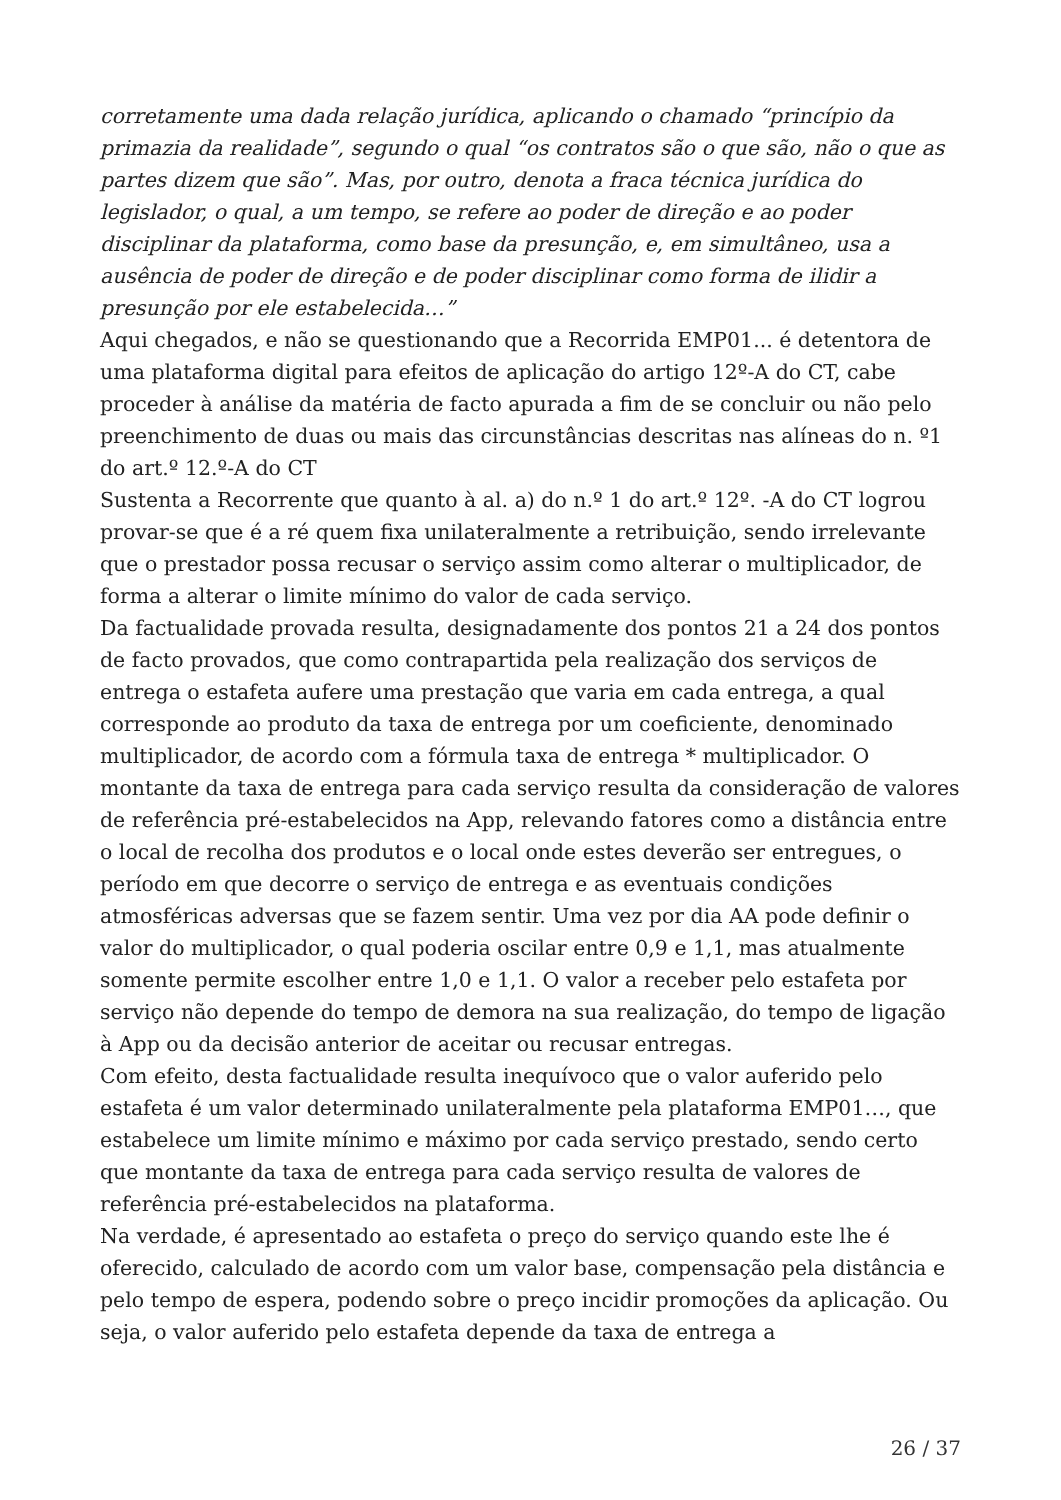corretamente uma dada relação jurídica, aplicando o chamado “princípio da primazia da realidade”, segundo o qual “os contratos são o que são, não o que as partes dizem que são”. Mas, por outro, denota a fraca técnica jurídica do legislador, o qual, a um tempo, se refere ao poder de direção e ao poder disciplinar da plataforma, como base da presunção, e, em simultâneo, usa a ausência de poder de direção e de poder disciplinar como forma de ilidir a presunção por ele estabelecida…”
Aqui chegados, e não se questionando que a Recorrida EMP01... é detentora de uma plataforma digital para efeitos de aplicação do artigo 12º-A do CT, cabe proceder à análise da matéria de facto apurada a fim de se concluir ou não pelo preenchimento de duas ou mais das circunstâncias descritas nas alíneas do n. º1 do art.º 12.º-A do CT
Sustenta a Recorrente que quanto à al. a) do n.º 1 do art.º 12º. -A do CT logrou provar-se que é a ré quem fixa unilateralmente a retribuição, sendo irrelevante que o prestador possa recusar o serviço assim como alterar o multiplicador, de forma a alterar o limite mínimo do valor de cada serviço.
Da factualidade provada resulta, designadamente dos pontos 21 a 24 dos pontos de facto provados, que como contrapartida pela realização dos serviços de entrega o estafeta aufere uma prestação que varia em cada entrega, a qual corresponde ao produto da taxa de entrega por um coeficiente, denominado multiplicador, de acordo com a fórmula taxa de entrega * multiplicador. O montante da taxa de entrega para cada serviço resulta da consideração de valores de referência pré-estabelecidos na App, relevando fatores como a distância entre o local de recolha dos produtos e o local onde estes deverão ser entregues, o período em que decorre o serviço de entrega e as eventuais condições atmosféricas adversas que se fazem sentir. Uma vez por dia AA pode definir o valor do multiplicador, o qual poderia oscilar entre 0,9 e 1,1, mas atualmente somente permite escolher entre 1,0 e 1,1. O valor a receber pelo estafeta por serviço não depende do tempo de demora na sua realização, do tempo de ligação à App ou da decisão anterior de aceitar ou recusar entregas.
Com efeito, desta factualidade resulta inequívoco que o valor auferido pelo estafeta é um valor determinado unilateralmente pela plataforma EMP01…, que estabelece um limite mínimo e máximo por cada serviço prestado, sendo certo que montante da taxa de entrega para cada serviço resulta de valores de referência pré-estabelecidos na plataforma.
Na verdade, é apresentado ao estafeta o preço do serviço quando este lhe é oferecido, calculado de acordo com um valor base, compensação pela distância e pelo tempo de espera, podendo sobre o preço incidir promoções da aplicação. Ou seja, o valor auferido pelo estafeta depende da taxa de entrega a
26 / 37